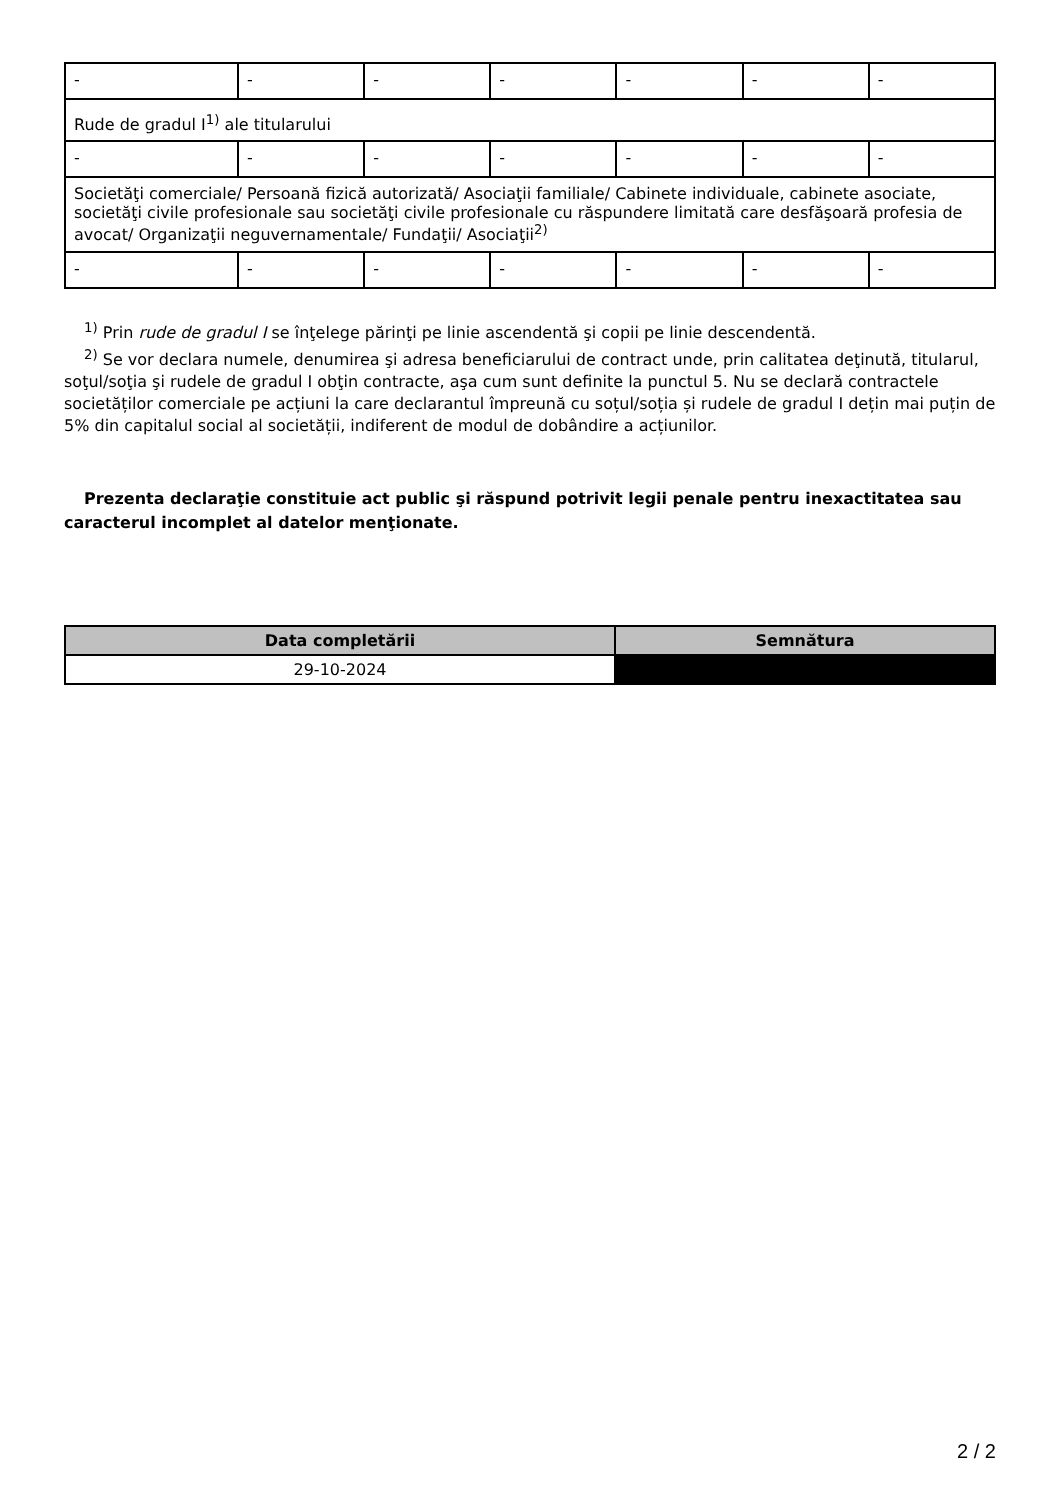| - | - | - | - | - | - | - |
| Rude de gradul I<sup>1)</sup> ale titularului | | | | | | |
| - | - | - | - | - | - | - |
| Societăţi comerciale/ Persoană fizică autorizată/ Asociaţii familiale/ Cabinete individuale, cabinete asociate, societăţi civile profesionale sau societăţi civile profesionale cu răspundere limitată care desfăşoară profesia de avocat/ Organizaţii neguvernamentale/ Fundaţii/ Asociaţii<sup>2)</sup> | | | | | | |
| - | - | - | - | - | - | - |
<sup>1)</sup> Prin rude de gradul I se înţelege părinţi pe linie ascendentă şi copii pe linie descendentă.
<sup>2)</sup> Se vor declara numele, denumirea şi adresa beneficiarului de contract unde, prin calitatea deţinută, titularul, soţul/soţia şi rudele de gradul I obţin contracte, aşa cum sunt definite la punctul 5. Nu se declară contractele societăților comerciale pe acțiuni la care declarantul împreună cu soțul/soția și rudele de gradul I dețin mai puțin de 5% din capitalul social al societății, indiferent de modul de dobândire a acțiunilor.
Prezenta declaraţie constituie act public şi răspund potrivit legii penale pentru inexactitatea sau caracterul incomplet al datelor menţionate.
| Data completării | Semnătura |
| --- | --- |
| 29-10-2024 | |
2 / 2